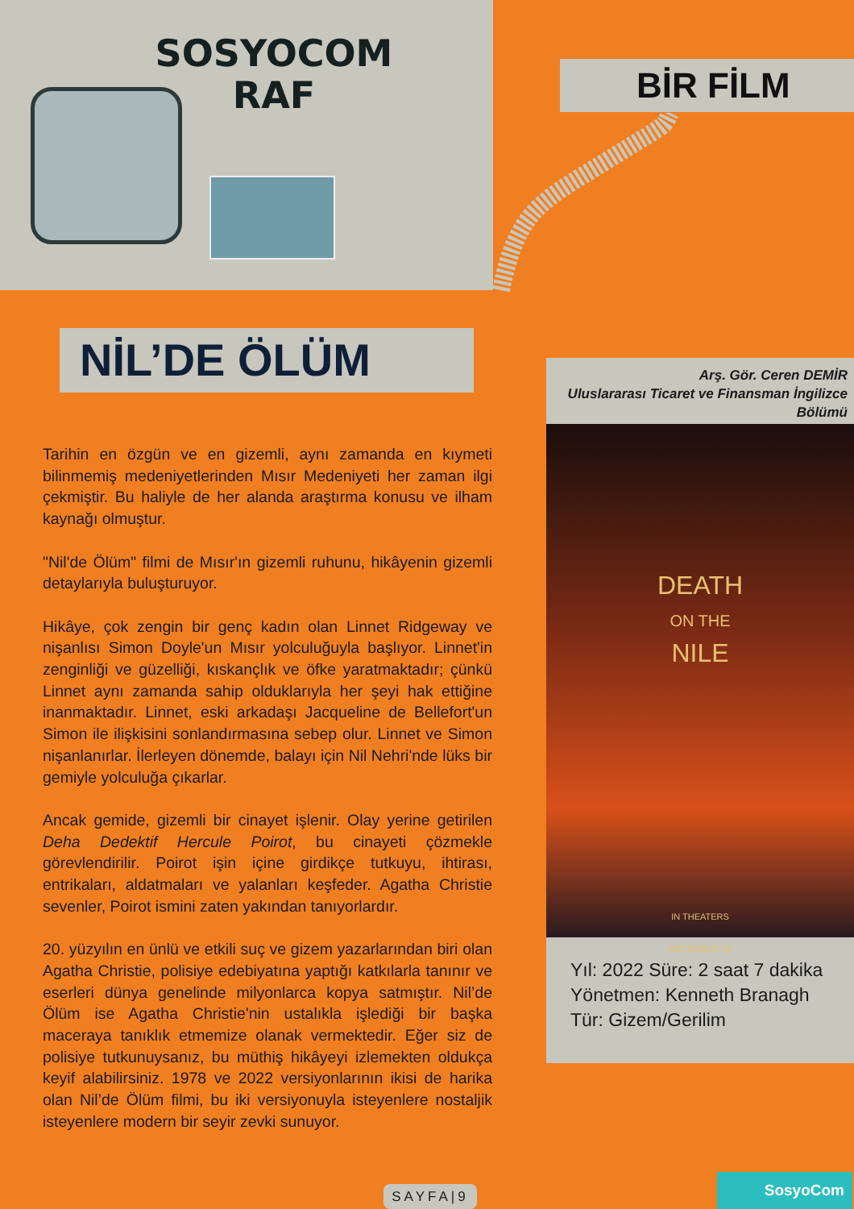SOSYOCOM
RAF
BİR FİLM
NİL’DE ÖLÜM
Tarihin en özgün ve en gizemli, aynı zamanda en kıymeti bilinmemiş medeniyetlerinden Mısır Medeniyeti her zaman ilgi çekmiştir. Bu haliyle de her alanda araştırma konusu ve ilham kaynağı olmuştur.
"Nil'de Ölüm" filmi de Mısır'ın gizemli ruhunu, hikâyenin gizemli detaylarıyla buluşturuyor.
Hikâye, çok zengin bir genç kadın olan Linnet Ridgeway ve nişanlısı Simon Doyle'un Mısır yolculuğuyla başlıyor. Linnet'in zenginliği ve güzelliği, kıskançlık ve öfke yaratmaktadır; çünkü Linnet aynı zamanda sahip olduklarıyla her şeyi hak ettiğine inanmaktadır. Linnet, eski arkadaşı Jacqueline de Bellefort'un Simon ile ilişkisini sonlandırmasına sebep olur. Linnet ve Simon nişanlanırlar. İlerleyen dönemde, balayı için Nil Nehri'nde lüks bir gemiyle yolculuğa çıkarlar.
Ancak gemide, gizemli bir cinayet işlenir. Olay yerine getirilen Deha Dedektif Hercule Poirot, bu cinayeti çözmekle görevlendirilir. Poirot işin içine girdikçe tutkuyu, ihtirası, entrikaları, aldatmaları ve yalanları keşfeder. Agatha Christie sevenler, Poirot ismini zaten yakından tanıyorlardır.
20. yüzyılın en ünlü ve etkili suç ve gizem yazarlarından biri olan Agatha Christie, polisiye edebiyatına yaptığı katkılarla tanınır ve eserleri dünya genelinde milyonlarca kopya satmıştır. Nil’de Ölüm ise Agatha Christie'nin ustalıkla işlediği bir başka maceraya tanıklık etmemize olanak vermektedir. Eğer siz de polisiye tutkunuysanız, bu müthiş hikâyeyi izlemekten oldukça keyif alabilirsiniz. 1978 ve 2022 versiyonlarının ikisi de harika olan Nil’de Ölüm filmi, bu iki versiyonuyla isteyenlere nostaljik isteyenlere modern bir seyir zevki sunuyor.
Arş. Gör. Ceren DEMİR
Uluslararası Ticaret ve Finansman İngilizce Bölümü
DEATH
ON THE
NILE
IN THEATERS
DECEMBER 18
Yıl: 2022 Süre: 2 saat 7 dakika
Yönetmen: Kenneth Branagh
Tür: Gizem/Gerilim
SAYFA|9
SosyoCom